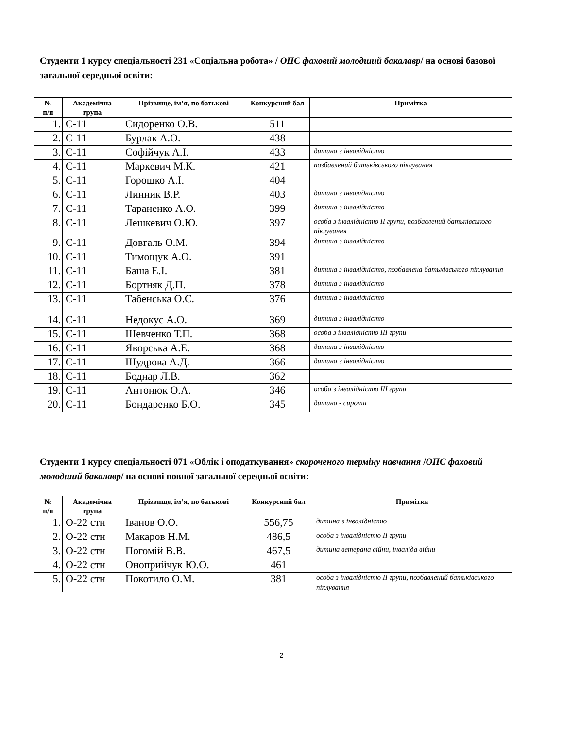Студенти 1 курсу спеціальності 231 «Соціальна робота» / ОПС фаховий молодший бакалавр/ на основі базової загальної середньої освіти:
| № п/п | Академічна група | Прізвище, ім’я, по батькові | Конкурсний бал | Примітка |
| --- | --- | --- | --- | --- |
| 1. | С-11 | Сидоренко О.В. | 511 | |
| 2. | С-11 | Бурлак А.О. | 438 | |
| 3. | С-11 | Софійчук А.І. | 433 | дитина з інвалідністю |
| 4. | С-11 | Маркевич М.К. | 421 | позбавлений батьківського піклування |
| 5. | С-11 | Горошко А.І. | 404 | |
| 6. | С-11 | Линник В.Р. | 403 | дитина з інвалідністю |
| 7. | С-11 | Тараненко А.О. | 399 | дитина з інвалідністю |
| 8. | С-11 | Лешкевич О.Ю. | 397 | особа з інвалідністю ІІ групи, позбавлений батьківського піклування |
| 9. | С-11 | Довгаль О.М. | 394 | дитина з інвалідністю |
| 10. | С-11 | Тимощук А.О. | 391 | |
| 11. | С-11 | Баша Е.І. | 381 | дитина з інвалідністю, позбавлена батьківського піклування |
| 12. | С-11 | Бортняк Д.П. | 378 | дитина з інвалідністю |
| 13. | С-11 | Табенська О.С. | 376 | дитина з інвалідністю |
| 14. | С-11 | Недокус А.О. | 369 | дитина з інвалідністю |
| 15. | С-11 | Шевченко Т.П. | 368 | особа з інвалідністю ІІІ групи |
| 16. | С-11 | Яворська А.Е. | 368 | дитина з інвалідністю |
| 17. | С-11 | Шудрова А.Д. | 366 | дитина з інвалідністю |
| 18. | С-11 | Боднар Л.В. | 362 | |
| 19. | С-11 | Антонюк О.А. | 346 | особа з інвалідністю ІІІ групи |
| 20. | С-11 | Бондаренко Б.О. | 345 | дитина - сирота |
Студенти 1 курсу спеціальності 071 «Облік і оподаткування» скороченого терміну навчання /ОПС фаховий молодший бакалавр/ на основі повної загальної середньої освіти:
| № п/п | Академічна група | Прізвище, ім’я, по батькові | Конкурсний бал | Примітка |
| --- | --- | --- | --- | --- |
| 1. | О-22 стн | Іванов О.О. | 556,75 | дитина з інвалідністю |
| 2. | О-22 стн | Макаров Н.М. | 486,5 | особа з інвалідністю ІІ групи |
| 3. | О-22 стн | Погомій В.В. | 467,5 | дитина ветерана війни, інваліда війни |
| 4. | О-22 стн | Оноприйчук Ю.О. | 461 | |
| 5. | О-22 стн | Покотило О.М. | 381 | особа з інвалідністю ІІ групи, позбавлений батьківського піклування |
2